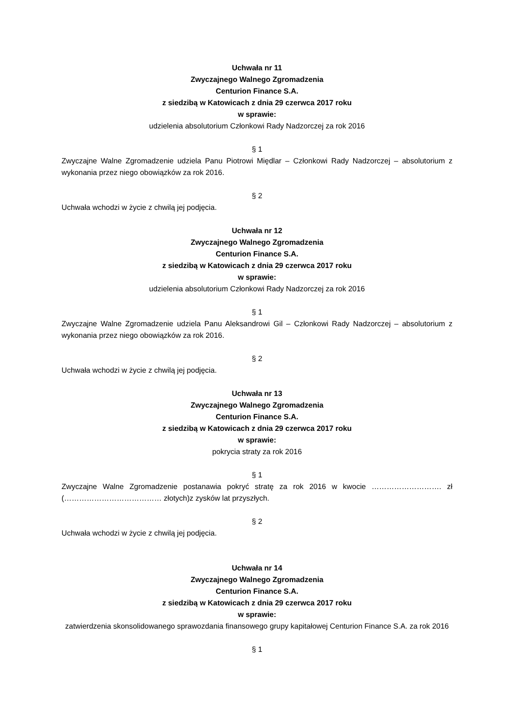Uchwała nr 11
Zwyczajnego Walnego Zgromadzenia
Centurion Finance S.A.
z siedzibą w Katowicach z dnia 29 czerwca 2017 roku
w sprawie:
udzielenia absolutorium Członkowi Rady Nadzorczej za rok 2016
§ 1
Zwyczajne Walne Zgromadzenie udziela Panu Piotrowi Międlar – Członkowi Rady Nadzorczej – absolutorium z wykonania przez niego obowiązków za rok 2016.
§ 2
Uchwała wchodzi w życie z chwilą jej podjęcia.
Uchwała nr 12
Zwyczajnego Walnego Zgromadzenia
Centurion Finance S.A.
z siedzibą w Katowicach z dnia 29 czerwca 2017 roku
w sprawie:
udzielenia absolutorium Członkowi Rady Nadzorczej za rok 2016
§ 1
Zwyczajne Walne Zgromadzenie udziela Panu Aleksandrowi Gil – Członkowi Rady Nadzorczej – absolutorium z wykonania przez niego obowiązków za rok 2016.
§ 2
Uchwała wchodzi w życie z chwilą jej podjęcia.
Uchwała nr 13
Zwyczajnego Walnego Zgromadzenia
Centurion Finance S.A.
z siedzibą w Katowicach z dnia 29 czerwca 2017 roku
w sprawie:
pokrycia straty za rok 2016
§ 1
Zwyczajne Walne Zgromadzenie postanawia pokryć stratę za rok 2016 w kwocie ………………………. zł (………………………………… złotych)z zysków lat przyszłych.
§ 2
Uchwała wchodzi w życie z chwilą jej podjęcia.
Uchwała nr 14
Zwyczajnego Walnego Zgromadzenia
Centurion Finance S.A.
z siedzibą w Katowicach z dnia 29 czerwca 2017 roku
w sprawie:
zatwierdzenia skonsolidowanego sprawozdania finansowego grupy kapitałowej Centurion Finance S.A. za rok 2016
§ 1